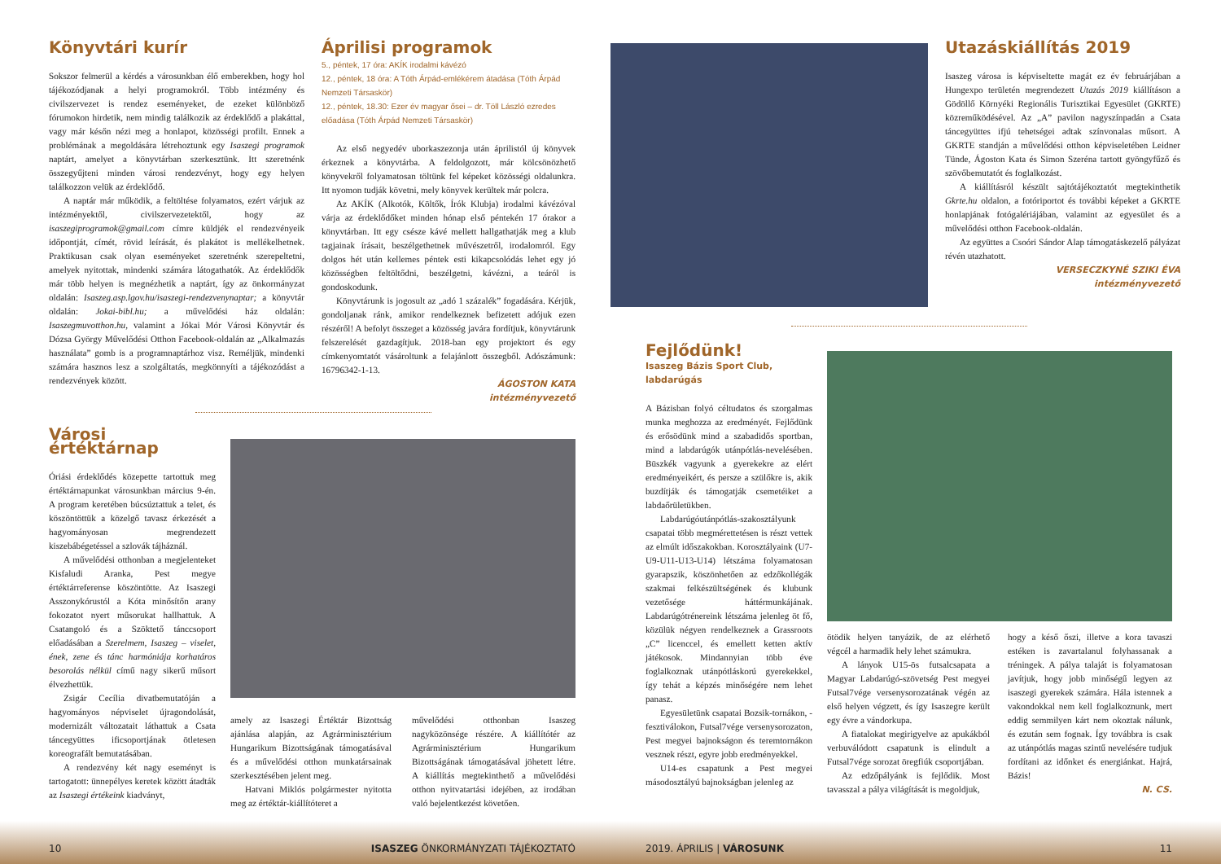Könyvtári kurír
Sokszor felmerül a kérdés a városunkban élő emberekben, hogy hol tájékozódjanak a helyi programokról. Több intézmény és civilszervezet is rendez eseményeket, de ezeket különböző fórumokon hirdetik, nem mindig találkozik az érdeklődő a plakáttal, vagy már későn nézi meg a honlapot, közösségi profilt. Ennek a problémának a megoldására létrehoztunk egy Isaszegi programok naptárt, amelyet a könyvtárban szerkesztünk. Itt szeretnénk összegyűjteni minden városi rendezvényt, hogy egy helyen találkozzon velük az érdeklődő.
A naptár már működik, a feltöltése folyamatos, ezért várjuk az intézményektől, civilszervezetektől, hogy az isaszegiprogramok@gmail.com címre küldjék el rendezvényeik időpontját, címét, rövid leírását, és plakátot is mellékelhetnek. Praktikusan csak olyan eseményeket szeretnénk szerepeltetni, amelyek nyitottak, mindenki számára látogathatók. Az érdeklődők már több helyen is megnézhetik a naptárt, így az önkormányzat oldalán: Isaszeg.asp.lgov.hu/isaszegi-rendezvenynaptar; a könyvtár oldalán: Jokai-bibl.hu; a művelődési ház oldalán: Isaszegmuvotthon.hu, valamint a Jókai Mór Városi Könyvtár és Dózsa György Művelődési Otthon Facebook-oldalán az „Alkalmazás használata” gomb is a programnaptárhoz visz. Reméljük, mindenki számára hasznos lesz a szolgáltatás, megkönnyíti a tájékozódást a rendezvények között.
Áprilisi programok
5., péntek, 17 óra: AKÍK irodalmi kávézó
12., péntek, 18 óra: A Tóth Árpád-emlékérem átadása (Tóth Árpád Nemzeti Társaskör)
12., péntek, 18.30: Ezer év magyar ősei – dr. Töll László ezredes előadása (Tóth Árpád Nemzeti Társaskör)
Az első negyedév uborkaszezonja után áprilistól új könyvek érkeznek a könyvtárba. A feldolgozott, már kölcsönözhető könyvekről folyamatosan töltünk fel képeket közösségi oldalunkra. Itt nyomon tudják követni, mely könyvek kerültek már polcra.
Az AKÍK (Alkotók, Költők, Írók Klubja) irodalmi kávézóval várja az érdeklődőket minden hónap első péntekén 17 órakor a könyvtárban. Itt egy csésze kávé mellett hallgathatják meg a klub tagjainak írásait, beszélgethetnek művészetről, irodalomról. Egy dolgos hét után kellemes péntek esti kikapcsolódás lehet egy jó közösségben feltöltődni, beszélgetni, kávézni, a teáról is gondoskodunk.
Könyvtárunk is jogosult az „adó 1 százalék” fogadására. Kérjük, gondoljanak ránk, amikor rendelkeznek befizetett adójuk ezen részéről! A befolyt összeget a közösség javára fordítjuk, könyvtárunk felszerelését gazdagítjuk. 2018-ban egy projektort és egy címkenyomtatót vásároltunk a felajánlott összegből. Adószámunk: 16796342-1-13.
ÁGOSTON KATA
intézményvezető
Városi értéktárnap
Óriási érdeklődés közepette tartottuk meg értéktárnapunkat városunkban március 9-én. A program keretében búcsúztattuk a telet, és köszöntöttük a közelgő tavasz érkezését a hagyományosan megrendezett kiszebábégetéssel a szlovák tájháznál.
A művelődési otthonban a megjelenteket Kisfaludi Aranka, Pest megye értéktárreferense köszöntötte. Az Isaszegi Asszonykórustól a Kóta minősítőn arany fokozatot nyert műsorukat hallhattuk. A Csatangoló és a Szöktető tánccsoport előadásában a Szerelmem, Isaszeg – viselet, ének, zene és tánc harmóniája korhatáros besorolás nélkül című nagy sikerű műsort élvezhettük.
Zsigár Cecília divatbemutatóján a hagyományos népviselet újragondolását, modernizált változatait láthattuk a Csata táncegyüttes ificsoportjának ötletesen koreografált bemutatásában.
A rendezvény két nagy eseményt is tartogatott: ünnepélyes keretek között átadták az Isaszegi értékeink kiadványt,
amely az Isaszegi Értéktár Bizottság ajánlása alapján, az Agrárminisztérium Hungarikum Bizottságának támogatásával és a művelődési otthon munkatársainak szerkesztésében jelent meg.
Hatvani Miklós polgármester nyitotta meg az értéktár-kiállítóteret a
művelődési otthonban Isaszeg nagyközönsége részére. A kiállítótér az Agrárminisztérium Hungarikum Bizottságának támogatásával jöhetett létre. A kiállítás megtekinthető a művelődési otthon nyitvatartási idejében, az irodában való bejelentkezést követően.
Utazáskiállítás 2019
Isaszeg városa is képviseltette magát ez év februárjában a Hungexpo területén megrendezett Utazás 2019 kiállításon a Gödöllő Környéki Regionális Turisztikai Egyesület (GKRTE) közreműködésével. Az „A” pavilon nagyszínpadán a Csata táncegyüttes ifjú tehetségei adtak színvonalas műsort. A GKRTE standján a művelődési otthon képviseletében Leidner Tünde, Ágoston Kata és Simon Szeréna tartott gyöngyfűző és szövőbemutatót és foglalkozást.
A kiállításról készült sajtótájékoztatót megtekinthetik Gkrte.hu oldalon, a fotóriportot és további képeket a GKRTE honlapjának fotógalériájában, valamint az egyesület és a művelődési otthon Facebook-oldalán.
Az együttes a Csoóri Sándor Alap támogatáskezelő pályázat révén utazhatott.
VERSECZKYNÉ SZIKI ÉVA
intézményvezető
Fejlődünk!
Isaszeg Bázis Sport Club, labdarúgás
A Bázisban folyó céltudatos és szorgalmas munka meghozza az eredményét. Fejlődünk és erősödünk mind a szabadidős sportban, mind a labdarúgók utánpótlás-nevelésében. Büszkék vagyunk a gyerekekre az elért eredményeikért, és persze a szülőkre is, akik buzdítják és támogatják csemetéiket a labdaőrületükben.
Labdarúgóutánpótlás-szakosztályunk csapatai több megmérettetésen is részt vettek az elmúlt időszakokban. Korosztályaink (U7-U9-U11-U13-U14) létszáma folyamatosan gyarapszik, köszönhetően az edzőkollégák szakmai felkészültségének és klubunk vezetősége háttérmunkájának. Labdarúgótrénereink létszáma jelenleg öt fő, közülük négyen rendelkeznek a Grassroots „C” licenccel, és emellett ketten aktív játékosok. Mindannyian több éve foglalkoznak utánpótláskorú gyerekekkel, így tehát a képzés minőségére nem lehet panasz.
Egyesületünk csapatai Bozsik-tornákon, -fesztiválokon, Futsal7vége versenysorozaton, Pest megyei bajnokságon és teremtornákon vesznek részt, egyre jobb eredményekkel.
U14-es csapatunk a Pest megyei másodosztályú bajnokságban jelenleg az
ötödik helyen tanyázik, de az elérhető végcél a harmadik hely lehet számukra.
A lányok U15-ös futsalcsapata a Magyar Labdarúgó-szövetség Pest megyei Futsal7vége versenysorozatának végén az első helyen végzett, és így Isaszegre került egy évre a vándorkupa.
A fiatalokat megirigyelve az apukákból verbuválódott csapatunk is elindult a Futsal7vége sorozat öregfiúk csoportjában.
Az edzőpályánk is fejlődik. Most tavasszal a pálya világítását is megoldjuk,
hogy a késő őszi, illetve a kora tavaszi estéken is zavartalanul folyhassanak a tréningek. A pálya talaját is folyamatosan javítjuk, hogy jobb minőségű legyen az isaszegi gyerekek számára. Hála istennek a vakondokkal nem kell foglalkoznunk, mert eddig semmilyen kárt nem okoztak nálunk, és ezután sem fognak. Így továbbra is csak az utánpótlás magas szintű nevelésére tudjuk fordítani az időnket és energiánkat. Hajrá, Bázis!
N. CS.
10
ISASZEG ÖNKORMÁNYZATI TÁJÉKOZTATÓ
2019. ÁPRILIS | VÁROSUNK
11